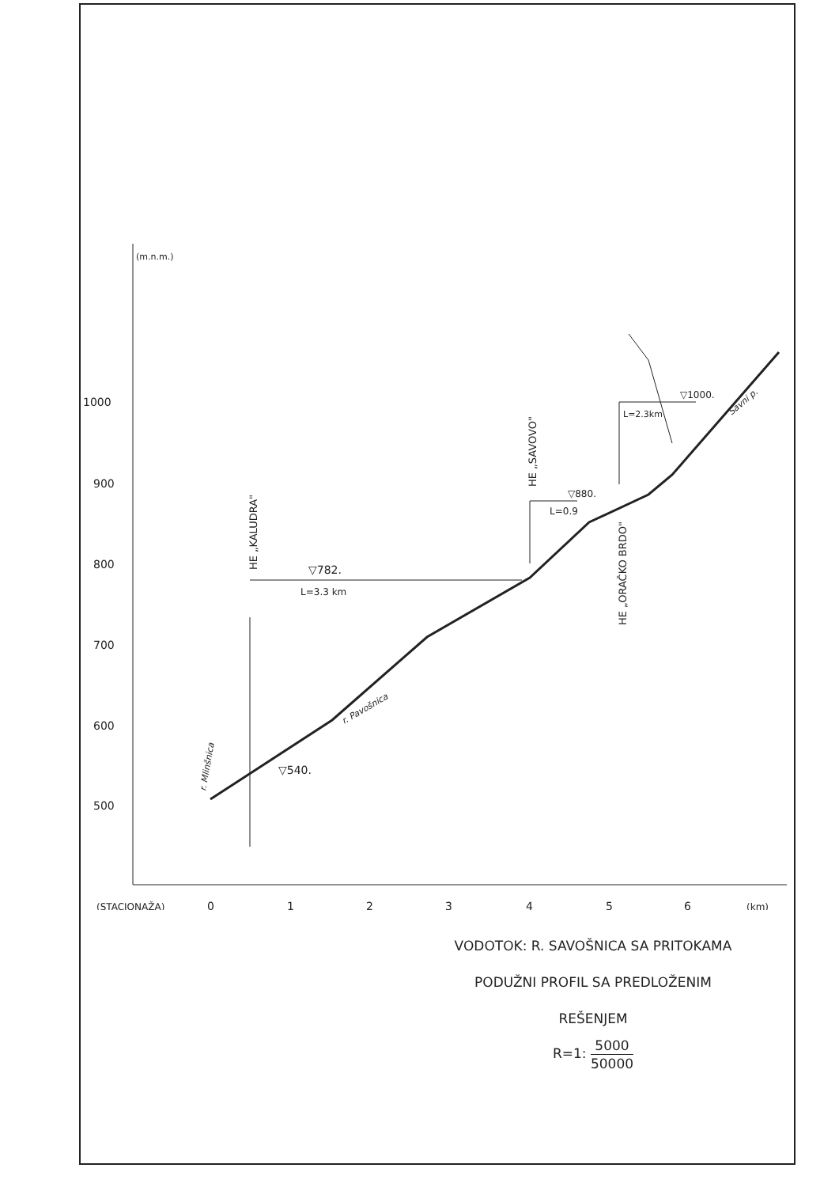(m.n.m.)
1000
900
800
700
600
500
(STACIONAŽA)
0
1
2
3
4
5
6
(km)
▽782.
L=3.3 km
▽540.
▽880.
L=0.9
▽1000.
L=2.3km
HE „KALUDRA"
HE „SAVOVO"
HE „ORAČKO BRDO"
r. Mlinšnica
r. Pavošnica
Savni p.
VODOTOK: R. SAVOŠNICA SA PRITOKAMA
PODUŽNI PROFIL SA PREDLOŽENIM
REŠENJEM
R=1: 5000 50000